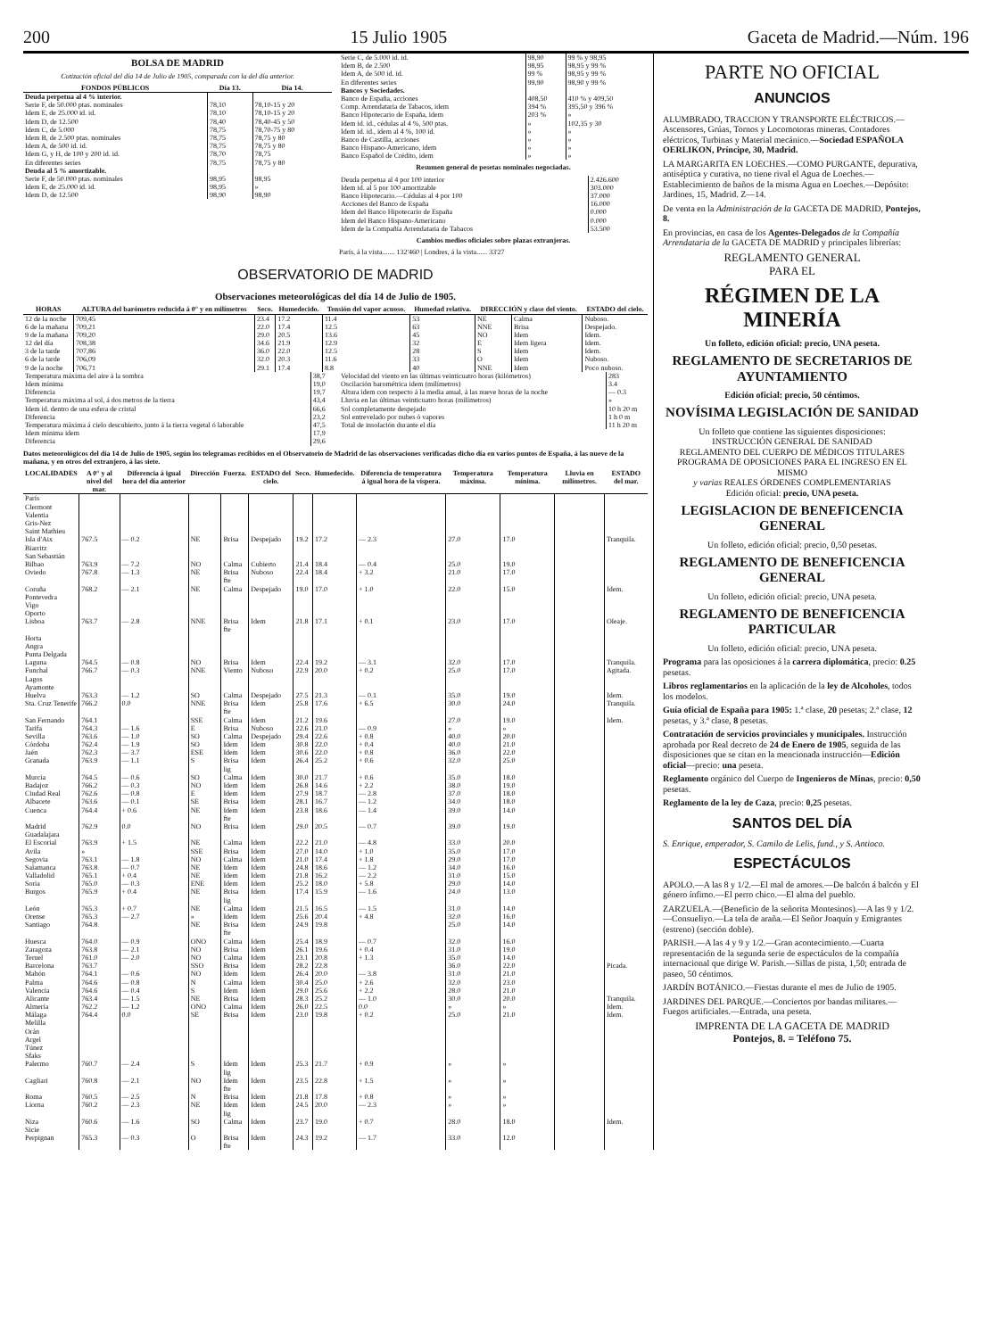200 15 Julio 1905 Gaceta de Madrid.—Núm. 196
BOLSA DE MADRID
Cotización oficial del día 14 de Julio de 1905, comparada con la del día anterior.
| FONDOS PÚBLICOS | Día 13. | Día 14. |
| --- | --- | --- |
| Deuda perpetua al 4 % interior. | | |
| Serie F, de 50.000 ptas. nominales | 78,10 | 78,10-15 y 20 |
| Idem E, de 25.000 id. id. | 78,10 | 78,10-15 y 20 |
| Idem D, de 12.500 | 78,40 | 78,40-45 y 50 |
| Idem C, de 5.000 | 78,75 | 78,70-75 y 80 |
| Idem B, de 2.500 ptas. nominales | 78,75 | 78,75 y 80 |
| Idem A, de 500 id. id. | 78,75 | 78,75 y 80 |
| Idem G, y H, de 100 y 200 id. id. | 78,70 | 78,75 |
| En diferentes series | 78,75 | 78,75 y 80 |
| Deuda al 5 % amortizable. | | |
| Serie F, de 50.000 ptas. nominales | 98,95 | 98,95 |
| Idem E, de 25.000 id. id. | 98,95 | » |
| Idem D, de 12.500 | 98,90 | 98,90 |
| Serie C, de 5.000 id. id. | 98,90 | 99 % y 98,95 |
| Idem B, de 2.500 | 98,95 | 98,95 y 99 % |
| Idem A, de 500 id. id. | 99 % | 98,95 y 99 % |
| En diferentes series | 99,90 | 98,90 y 99 % |
| Bancos y Sociedades. | | |
| Banco de España, acciones | 408,50 | 410 % y 409,50 |
| Comp. Arrendataria de Tabacos, idem | 394 % | 395,50 y 396 % |
| Banco Hipotecario de España, idem | 203 % | » |
| Idem id. id., cédulas al 4 %, 500 ptas. | » | 102,35 y 30 |
| Idem id. id., idem al 4 %, 100 id. | » | » |
| Banco de Castilla, acciones | » | » |
| Banco Hispano-Americano, idem | » | » |
| Banco Español de Crédito, idem | » | » |
Resumen general de pesetas nominales negociadas.
| Deuda perpetua al 4 por 100 interior | 2.426.600 |
| Idem id. al 5 por 100 amortizable | 303.000 |
| Banco Hipotecario.—Cédulas al 4 por 100 | 37.000 |
| Acciones del Banco de España | 16.000 |
| Idem del Banco Hipotecario de España | 0.000 |
| Idem del Banco Hispano-Americano | 0.000 |
| Idem de la Compañía Arrendataria de Tabacos | 53.500 |
Cambios medios oficiales sobre plazas extranjeras.
París, á la vista....... 132'460 | Londres, á la vista...... 33'27
OBSERVATORIO DE MADRID
Observaciones meteorológicas del día 14 de Julio de 1905.
| HORAS | ALTURA del barómetro reducida á 0° y en milímetros | Seco. | Humedecido. | Tensión del vapor acuoso. | Humedad relativa. | DIRECCIÓN y clase del viento. | | ESTADO del cielo. |
| --- | --- | --- | --- | --- | --- | --- | --- | --- |
| 12 de la noche | 709,45 | 23.4 | 17.2 | 11.4 | 53 | NE | Calma | Nuboso. |
| 6 de la mañana | 709,21 | 22.0 | 17.4 | 12.5 | 63 | NNE | Brisa | Despejado. |
| 9 de la mañana | 709,20 | 29.0 | 20.5 | 13.6 | 45 | NO | Idem | Idem. |
| 12 del día | 708,38 | 34.6 | 21.9 | 12.9 | 32 | E | Idem ligera | Idem. |
| 3 de la tarde | 707,86 | 36.0 | 22.0 | 12.5 | 28 | S | Idem | Idem. |
| 6 de la tarde | 706,09 | 32.0 | 20.3 | 11.6 | 33 | O | Idem | Nuboso. |
| 9 de la noche | 706,71 | 29.1 | 17.4 | 8.8 | 40 | NNE | Idem | Poco nuboso. |
| Temperatura máxima del aire á la sombra | 38,7 |
| Idem mínima | 19,0 |
| Diferencia | 19,7 |
| Temperatura máxima al sol, á dos metros de la tierra | 43,4 |
| Idem id. dentro de una esfera de cristal | 66,6 |
| Diferencia | 23,2 |
| Temperatura máxima á cielo descubierto, junto á la tierra vegetal ó laborable | 47,5 |
| Idem mínima idem | 17,9 |
| Diferencia | 29,6 |
| Velocidad del viento en las últimas veinticuatro horas (kilómetros) | 283 |
| Oscilación barométrica idem (milímetros) | 3.4 |
| Altura idem con respecto á la media anual, á las nueve horas de la noche | — 0.3 |
| Lluvia en las últimas veinticuatro horas (milímetros) | » |
| Sol completamente despejado | 10 h 20 m |
| Sol entrevelado por nubes ó vapores | 1 h 0 m |
| Total de insolación durante el día | 11 h 20 m |
Datos meteorológicos del día 14 de Julio de 1905, según los telegramas recibidos en el Observatorio de Madrid de las observaciones verificadas dicho día en varios puntos de España, á las nueve de la mañana, y en otros del extranjero, á las siete.
| LOCALIDADES | A 0° y al nivel del mar. | Diferencia á igual hora del día anterior | Dirección | Fuerza. | ESTADO del cielo. | Seco. | Humedecido. | Diferencia de temperatura á igual hora de la víspera. | Temperatura máxima. | Temperatura mínima. | Lluvia en milímetros. | ESTADO del mar. |
| --- | --- | --- | --- | --- | --- | --- | --- | --- | --- | --- | --- | --- |
| París | | | | | | | | | | | | |
| Clermont | | | | | | | | | | | | |
| Valentia | | | | | | | | | | | | |
| Gris-Nez | | | | | | | | | | | | |
| Saint Mathieu | | | | | | | | | | | | |
| Isla d'Aix | 767.5 | — 0.2 | NE | Brisa | Despejado | 19.2 | 17.2 | — 2.3 | 27.0 | 17.0 | | Tranquila. |
| Biarritz | | | | | | | | | | | | |
| San Sebastián | | | | | | | | | | | | |
| Bilbao | 763.9 | — 7.2 | NO | Calma | Cubierto | 21.4 | 18.4 | — 0.4 | 25.0 | 19.0 | | |
| Oviedo | 767.8 | — 1.3 | NE | Brisa fte | Nuboso | 22.4 | 18.4 | + 3.2 | 21.0 | 17.0 | | |
| Coruña | 768.2 | — 2.1 | NE | Calma | Despejado | 19.0 | 17.0 | + 1.0 | 22.0 | 15.0 | | Idem. |
| Pontevedra | | | | | | | | | | | | |
| Vigo | | | | | | | | | | | | |
| Oporto | | | | | | | | | | | | |
| Lisboa | 763.7 | — 2.8 | NNE | Brisa fte | Idem | 21.8 | 17.1 | + 0.1 | 23.0 | 17.0 | | Oleaje. |
| Horta | | | | | | | | | | | | |
| Angra | | | | | | | | | | | | |
| Punta Delgada | | | | | | | | | | | | |
| Laguna | 764.5 | — 0.8 | NO | Brisa | Idem | 22.4 | 19.2 | — 3.1 | 32.0 | 17.0 | | Tranquila. |
| Funchal | 766.7 | — 0.3 | NNE | Viento | Nuboso | 22.9 | 20.0 | + 0.2 | 25.0 | 17.0 | | Agitada. |
| Lagos | | | | | | | | | | | | |
| Ayamonte | | | | | | | | | | | | |
| Huelva | 763.3 | — 1.2 | SO | Calma | Despejado | 27.5 | 21.3 | — 0.1 | 35.0 | 19.0 | | Idem. |
| Sta. Cruz Tenerife | 766.2 | 0.0 | NNE | Brisa fte | Idem | 25.8 | 17.6 | + 6.5 | 30.0 | 24.0 | | Tranquila. |
| San Fernando | 764.1 | | SSE | Calma | Idem | 21.2 | 19.6 | | 27.0 | 19.0 | | Idem. |
| Tarifa | 764.3 | — 1.6 | E | Brisa | Nuboso | 22.6 | 21.0 | — 0.9 | » | » | | |
| Sevilla | 763.6 | — 1.0 | SO | Calma | Despejado | 29.4 | 22.6 | + 0.8 | 40.0 | 20.0 | | |
| Córdoba | 762.4 | — 1.9 | SO | Idem | Idem | 30.8 | 22.0 | + 0.4 | 40.0 | 21.0 | | |
| Jaén | 762.3 | — 3.7 | ESE | Idem | Idem | 30.6 | 22.0 | + 0.8 | 36.0 | 22.0 | | |
| Granada | 763.9 | — 1.1 | S | Brisa lig | Idem | 26.4 | 25.2 | + 0.6 | 32.0 | 25.0 | | |
| Murcia | 764.5 | — 0.6 | SO | Calma | Idem | 30.0 | 21.7 | + 0.6 | 35.0 | 18.0 | | |
| Badajoz | 766.2 | — 0.3 | NO | Idem | Idem | 26.8 | 14.6 | + 2.2 | 38.0 | 19.0 | | |
| Ciudad Real | 762.6 | — 0.8 | E | Idem | Idem | 27.9 | 18.7 | — 2.8 | 37.0 | 18.0 | | |
| Albacete | 763.6 | — 0.1 | SE | Brisa | Idem | 28.1 | 16.7 | — 1.2 | 34.0 | 18.0 | | |
| Cuenca | 764.4 | + 0.6 | NE | Idem fte | Idem | 23.8 | 18.6 | — 1.4 | 39.0 | 14.0 | | |
| Madrid | 762.9 | 0.0 | NO | Brisa | Idem | 29.0 | 20.5 | — 0.7 | 39.0 | 19.0 | | |
| Guadalajara | | | | | | | | | | | | |
| El Escorial | 763.9 | + 1.5 | NE | Calma | Idem | 22.2 | 21.0 | — 4.8 | 33.0 | 20.0 | | |
| Avila | » | | SSE | Brisa | Idem | 27.0 | 14.0 | + 1.0 | 35.0 | 17.0 | | |
| Segovia | 763.1 | — 1.8 | NO | Calma | Idem | 21.0 | 17.4 | + 1.8 | 29.0 | 17.0 | | |
| Salamanca | 763.8 | — 0.7 | NE | Idem | Idem | 24.8 | 18.6 | — 1.2 | 34.0 | 16.0 | | |
| Valladolid | 765.1 | + 0.4 | NE | Idem | Idem | 21.8 | 16.2 | — 2.2 | 31.0 | 15.0 | | |
| Soria | 765.0 | — 0.3 | ENE | Idem | Idem | 25.2 | 18.0 | + 5.8 | 29.0 | 14.0 | | |
| Burgos | 765.9 | + 0.4 | NE | Brisa lig | Idem | 17.4 | 15.9 | — 1.6 | 24.0 | 13.0 | | |
| León | 765.3 | + 0.7 | NE | Calma | Idem | 21.5 | 16.5 | — 1.5 | 31.0 | 14.0 | | |
| Orense | 765.3 | — 2.7 | » | Idem | Idem | 25.6 | 20.4 | + 4.8 | 32.0 | 16.0 | | |
| Santiago | 764.8 | | NE | Brisa fte | Idem | 24.9 | 19.8 | | 25.0 | 14.0 | | |
| Huesca | 764.0 | — 0.9 | ONO | Calma | Idem | 25.4 | 18.9 | — 0.7 | 32.0 | 16.0 | | |
| Zaragoza | 763.8 | — 2.1 | NO | Brisa | Idem | 26.1 | 19.6 | + 0.4 | 31.0 | 19.0 | | |
| Teruel | 761.0 | — 2.0 | NO | Calma | Idem | 23.1 | 20.8 | + 1.3 | 35.0 | 14.0 | | |
| Barcelona | 763.7 | | SSO | Brisa | Idem | 28.2 | 22.8 | | 36.0 | 22.0 | | Picada. |
| Mahón | 764.1 | — 0.6 | NO | Idem | Idem | 26.4 | 20.0 | — 3.8 | 31.0 | 21.0 | | |
| Palma | 764.6 | — 0.8 | N | Calma | Idem | 30.4 | 25.0 | + 2.6 | 32.0 | 23.0 | | |
| Valencia | 764.6 | — 0.4 | S | Idem | Idem | 29.0 | 25.6 | + 2.2 | 28.0 | 21.0 | | |
| Alicante | 763.4 | — 1.5 | NE | Brisa | Idem | 28.3 | 25.2 | — 1.0 | 30.0 | 20.0 | | Tranquila. |
| Almería | 762.2 | — 1.2 | ONO | Calma | Idem | 26.0 | 22.5 | 0.0 | » | » | | Idem. |
| Málaga | 764.4 | 0.0 | SE | Brisa | Idem | 23.0 | 19.8 | + 0.2 | 25.0 | 21.0 | | Idem. |
| Melilla | | | | | | | | | | | | |
| Orán | | | | | | | | | | | | |
| Argel | | | | | | | | | | | | |
| Túnez | | | | | | | | | | | | |
| Sfaks | | | | | | | | | | | | |
| Palermo | 760.7 | — 2.4 | S | Idem lig | Idem | 25.3 | 21.7 | + 0.9 | » | » | | |
| Cagliari | 760.8 | — 2.1 | NO | Idem fte | Idem | 23.5 | 22.8 | + 1.5 | » | » | | |
| Roma | 760.5 | — 2.5 | N | Brisa | Idem | 21.8 | 17.8 | + 0.8 | » | » | | |
| Liorna | 760.2 | — 2.3 | NE | Idem lig | Idem | 24.5 | 20.0 | — 2.3 | » | » | | |
| Niza | 760.6 | — 1.6 | SO | Calma | Idem | 23.7 | 19.0 | + 0.7 | 28.0 | 18.0 | | Idem. |
| Sicie | | | | | | | | | | | | |
| Perpignan | 765.3 | — 0.3 | O | Brisa fte | Idem | 24.3 | 19.2 | — 1.7 | 33.0 | 12.0 | | |
PARTE NO OFICIAL
ANUNCIOS
ALUMBRADO, TRACCION Y TRANSPORTE ELÉCTRICOS.—Ascensores, Grúas, Tornos y Locomotoras mineras. Contadores eléctricos, Turbinas y Material mecánico.—Sociedad ESPAÑOLA OERLIKON, Príncipe, 30, Madrid.
LA MARGARITA EN LOECHES.—COMO PURGANTE, depurativa, antiséptica y curativa, no tiene rival el Agua de Loeches.—Establecimiento de baños de la misma Agua en Loeches.—Depósito: Jardines, 15, Madrid. Z—14.
De venta en la Administración de la GACETA DE MADRID, Pontejos, 8.
En provincias, en casa de los Agentes-Delegados de la Compañía Arrendataria de la GACETA DE MADRID y principales librerías:
REGLAMENTO GENERAL
PARA EL
RÉGIMEN DE LA MINERÍA
Un folleto, edición oficial: precio, UNA peseta.
REGLAMENTO DE SECRETARIOS DE AYUNTAMIENTO
Edición oficial: precio, 50 céntimos.
NOVÍSIMA LEGISLACIÓN DE SANIDAD
Un folleto que contiene las siguientes disposiciones:
INSTRUCCIÓN GENERAL DE SANIDAD
REGLAMENTO DEL CUERPO DE MÉDICOS TITULARES
PROGRAMA DE OPOSICIONES PARA EL INGRESO EN EL MISMO
y varias REALES ÓRDENES COMPLEMENTARIAS
Edición oficial: precio, UNA peseta.
LEGISLACION DE BENEFICENCIA GENERAL
Un folleto, edición oficial: precio, 0,50 pesetas.
REGLAMENTO DE BENEFICENCIA GENERAL
Un folleto, edición oficial: precio, UNA peseta.
REGLAMENTO DE BENEFICENCIA PARTICULAR
Un folleto, edición oficial: precio, UNA peseta.
Programa para las oposiciones á la carrera diplomática, precio: 0.25 pesetas.
Libros reglamentarios en la aplicación de la ley de Alcoholes, todos los modelos.
Guía oficial de España para 1905: 1.ª clase, 20 pesetas; 2.ª clase, 12 pesetas, y 3.ª clase, 8 pesetas.
Contratación de servicios provinciales y municipales. Instrucción aprobada por Real decreto de 24 de Enero de 1905, seguida de las disposiciones que se citan en la mencionada instrucción—Edición oficial—precio: una peseta.
Reglamento orgánico del Cuerpo de Ingenieros de Minas, precio: 0,50 pesetas.
Reglamento de la ley de Caza, precio: 0,25 pesetas.
SANTOS DEL DÍA
S. Enrique, emperador, S. Camilo de Lelis, fund., y S. Antioco.
ESPECTÁCULOS
APOLO.—A las 8 y 1/2.—El mal de amores.—De balcón á balcón y El género ínfimo.—El perro chico.—El alma del pueblo.
ZARZUELA.—(Beneficio de la señorita Montesinos).—A las 9 y 1/2.—Consueliyo.—La tela de araña.—El Señor Joaquín y Emigrantes (estreno) (sección doble).
PARISH.—A las 4 y 9 y 1/2.—Gran acontecimiento.—Cuarta representación de la segunda serie de espectáculos de la compañía internacional que dirige W. Parish.—Sillas de pista, 1,50; entrada de paseo, 50 céntimos.
JARDÍN BOTÁNICO.—Fiestas durante el mes de Julio de 1905.
JARDINES DEL PARQUE.—Conciertos por bandas militares.—Fuegos artificiales.—Entrada, una peseta.
IMPRENTA DE LA GACETA DE MADRID
Pontejos, 8. = Teléfono 75.